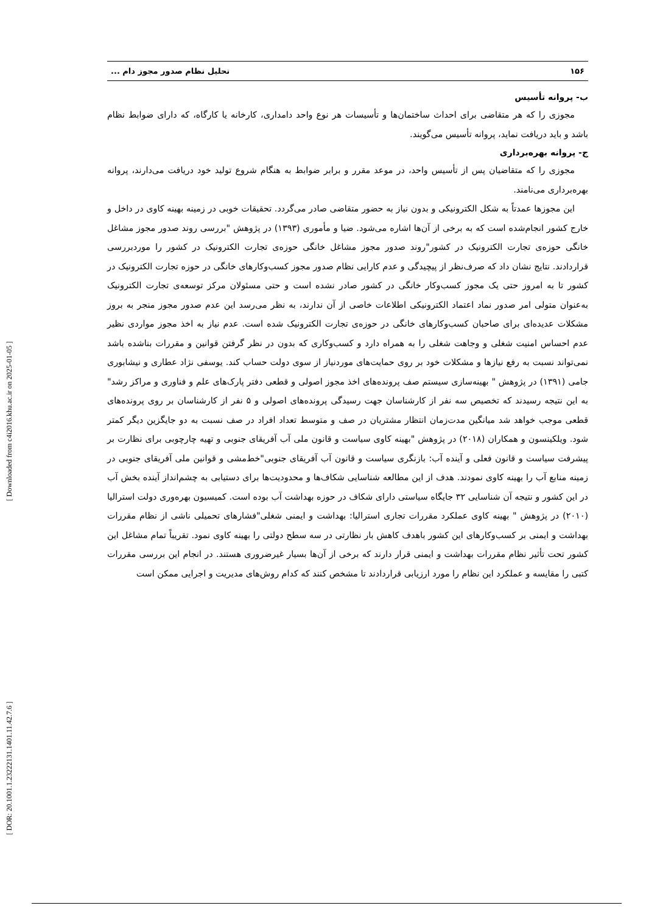[ Downloaded from c4i2016.khu.ac.ir on 2025-01-05 ]
[ DOR: 20.1001.1.23222131.1401.11.42.7.6 ]
۱۵۶ تحلیل نظام صدور مجوز دام ...
ب- پروانه تأسیس
مجوزی را که هر متقاضی برای احداث ساختمان‌ها و تأسیسات هر نوع واحد دامداری، کارخانه یا کارگاه، که دارای ضوابط نظام باشد و باید دریافت نماید، پروانه تأسیس می‌گویند.
ج- پروانه بهره‌برداری
مجوزی را که متقاضیان پس از تأسیس واحد، در موعد مقرر و برابر ضوابط به هنگام شروع تولید خود دریافت می‌دارند، پروانه بهره‌برداری می‌نامند.
این مجوزها عمدتاً به شکل الکترونیکی و بدون نیاز به حضور متقاضی صادر می‌گردد. تحقیقات خوبی در زمینه بهینه کاوی در داخل و خارج کشور انجام‌شده است که به برخی از آن‌ها اشاره می‌شود. ضیا و مأموری (۱۳۹۳) در پژوهش "بررسی روند صدور مجوز مشاغل خانگی حوزه‌ی تجارت الکترونیک در کشور"روند صدور مجوز مشاغل خانگی حوزه‌ی تجارت الکترونیک در کشور را موردبررسی قراردادند. نتایج نشان داد که صرف‌نظر از پیچیدگی و عدم کارایی نظام صدور مجوز کسب‌وکارهای خانگی در حوزه تجارت الکترونیک در کشور تا به امروز حتی یک مجوز کسب‌وکار خانگی در کشور صادر نشده است و حتی مسئولان مرکز توسعه‌ی تجارت الکترونیک به‌عنوان متولی امر صدور نماد اعتماد الکترونیکی اطلاعات خاصی از آن ندارند، به نظر می‌رسد این عدم صدور مجوز منجر به بروز مشکلات عدیده‌ای برای صاحبان کسب‌وکارهای خانگی در حوزه‌ی تجارت الکترونیک شده است. عدم نیاز به اخذ مجوز مواردی نظیر عدم احساس امنیت شغلی و وجاهت شغلی را به همراه دارد و کسب‌وکاری که بدون در نظر گرفتن قوانین و مقررات بناشده باشد نمی‌تواند نسبت به رفع نیازها و مشکلات خود بر روی حمایت‌های موردنیاز از سوی دولت حساب کند. یوسفی نژاد عطاری و نیشابوری جامی (۱۳۹۱) در پژوهش " بهینه‌سازی سیستم صف پرونده‌های اخذ مجوز اصولی و قطعی دفتر پارک‌های علم و فناوری و مراکز رشد" به این نتیجه رسیدند که تخصیص سه نفر از کارشناسان جهت رسیدگی پرونده‌های اصولی و ۵ نفر از کارشناسان بر روی پرونده‌های قطعی موجب خواهد شد میانگین مدت‌زمان انتظار مشتریان در صف و متوسط تعداد افراد در صف نسبت به دو جایگزین دیگر کمتر شود. ویلکینسون و همکاران (۲۰۱۸) در پژوهش "بهینه کاوی سیاست و قانون ملی آب آفریقای جنوبی و تهیه چارچوبی برای نظارت بر پیشرفت سیاست و قانون فعلی و آینده آب: بازنگری سیاست و قانون آب آفریقای جنوبی"خط‌مشی و قوانین ملی آفریقای جنوبی در زمینه منابع آب را بهینه کاوی نمودند. هدف از این مطالعه شناسایی شکاف‌ها و محدودیت‌ها برای دستیابی به چشم‌انداز آینده بخش آب در این کشور و نتیجه آن شناسایی ۳۲ جایگاه سیاستی دارای شکاف در حوزه بهداشت آب بوده است. کمیسیون بهره‌وری دولت استرالیا (۲۰۱۰) در پژوهش " بهینه کاوی عملکرد مقررات تجاری استرالیا: بهداشت و ایمنی شغلی"فشارهای تحمیلی ناشی از نظام مقررات بهداشت و ایمنی بر کسب‌وکارهای این کشور باهدف کاهش بار نظارتی در سه سطح دولتی را بهینه کاوی نمود. تقریباً تمام مشاغل این کشور تحت تأثیر نظام مقررات بهداشت و ایمنی قرار دارند که برخی از آن‌ها بسیار غیرضروری هستند. در انجام این بررسی مقررات کتبی را مقایسه و عملکرد این نظام را مورد ارزیابی قراردادند تا مشخص کنند که کدام روش‌های مدیریت و اجرایی ممکن است